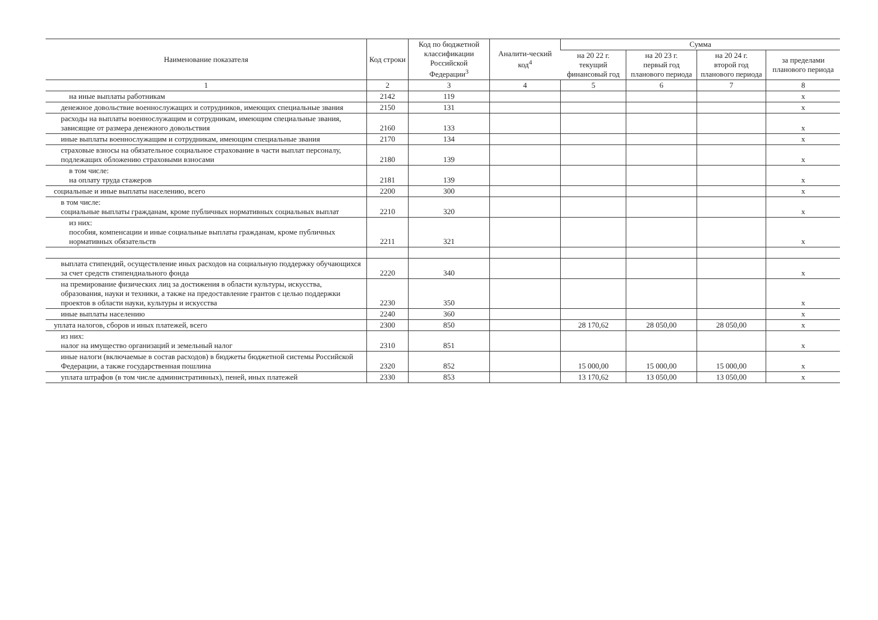| Наименование показателя | Код строки | Код по бюджетной классификации Российской Федерации<sup>3</sup> | Аналити-ческий код<sup>4</sup> | Сумма | | | |
| --- | --- | --- | --- | --- | --- | --- | --- |
| | | | | на 20 22 г. текущий финансовый год | на 20 23 г. первый год планового периода | на 20 24 г. второй год планового периода | за пределами планового периода |
| 1 | 2 | 3 | 4 | 5 | 6 | 7 | 8 |
| на иные выплаты работникам | 2142 | 119 | | | | | x |
| денежное довольствие военнослужащих и сотрудников, имеющих специальные звания | 2150 | 131 | | | | | x |
| расходы на выплаты военнослужащим и сотрудникам, имеющим специальные звания, зависящие от размера денежного довольствия | 2160 | 133 | | | | | x |
| иные выплаты военнослужащим и сотрудникам, имеющим специальные звания | 2170 | 134 | | | | | x |
| страховые взносы на обязательное социальное страхование в части выплат персоналу, подлежащих обложению страховыми взносами | 2180 | 139 | | | | | x |
| в том числе: на оплату труда стажеров | 2181 | 139 | | | | | x |
| социальные и иные выплаты населению, всего | 2200 | 300 | | | | | x |
| в том числе: социальные выплаты гражданам, кроме публичных нормативных социальных выплат | 2210 | 320 | | | | | x |
| из них: пособия, компенсации и иные социальные выплаты гражданам, кроме публичных нормативных обязательств | 2211 | 321 | | | | | x |
| выплата стипендий, осуществление иных расходов на социальную поддержку обучающихся за счет средств стипендиального фонда | 2220 | 340 | | | | | x |
| на премирование физических лиц за достижения в области культуры, искусства, образования, науки и техники, а также на предоставление грантов с целью поддержки проектов в области науки, культуры и искусства | 2230 | 350 | | | | | x |
| иные выплаты населению | 2240 | 360 | | | | | x |
| уплата налогов, сборов и иных платежей, всего | 2300 | 850 | | 28 170,62 | 28 050,00 | 28 050,00 | x |
| из них: налог на имущество организаций и земельный налог | 2310 | 851 | | | | | x |
| иные налоги (включаемые в состав расходов) в бюджеты бюджетной системы Российской Федерации, а также государственная пошлина | 2320 | 852 | | 15 000,00 | 15 000,00 | 15 000,00 | x |
| уплата штрафов (в том числе административных), пеней, иных платежей | 2330 | 853 | | 13 170,62 | 13 050,00 | 13 050,00 | x |